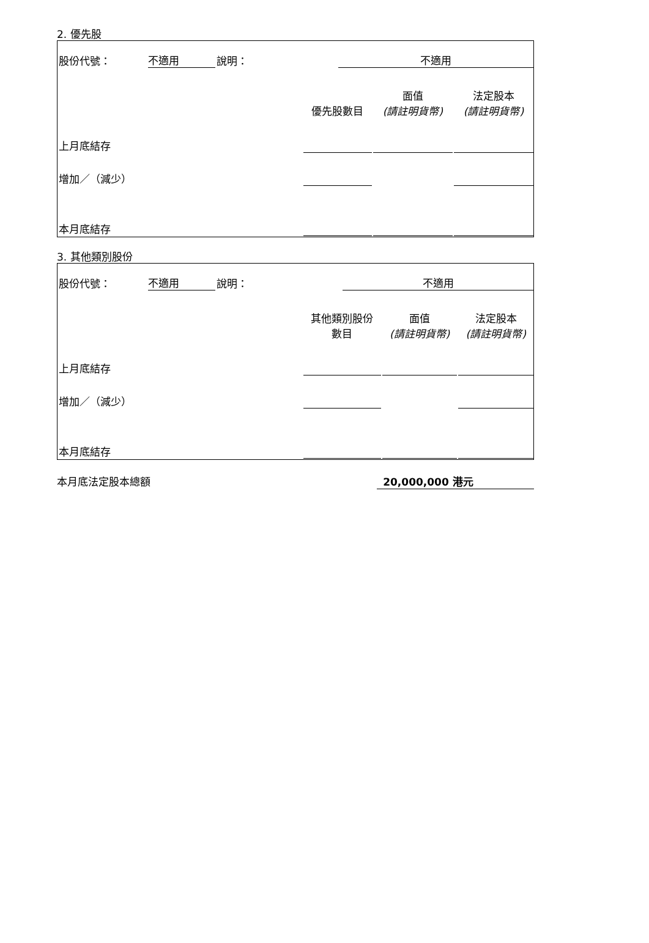2. 優先股
| 股份代號： | 不適用 | 說明： | | 不適用 | | |
| | | | 優先股數目 | | 面值 (請註明貨幣) | 法定股本 (請註明貨幣) |
| 上月底結存 | | | | | | |
| 增加／（減少） | | | | | | |
| 本月底結存 | | | | | | |
3. 其他類別股份
| 股份代號： | 不適用 | 說明： | | 不適用 | | |
| | | | 其他類別股份 數目 | | 面值 (請註明貨幣) | 法定股本 (請註明貨幣) |
| 上月底結存 | | | | | | |
| 增加／（減少） | | | | | | |
| 本月底結存 | | | | | | |
本月底法定股本總額 20,000,000 港元